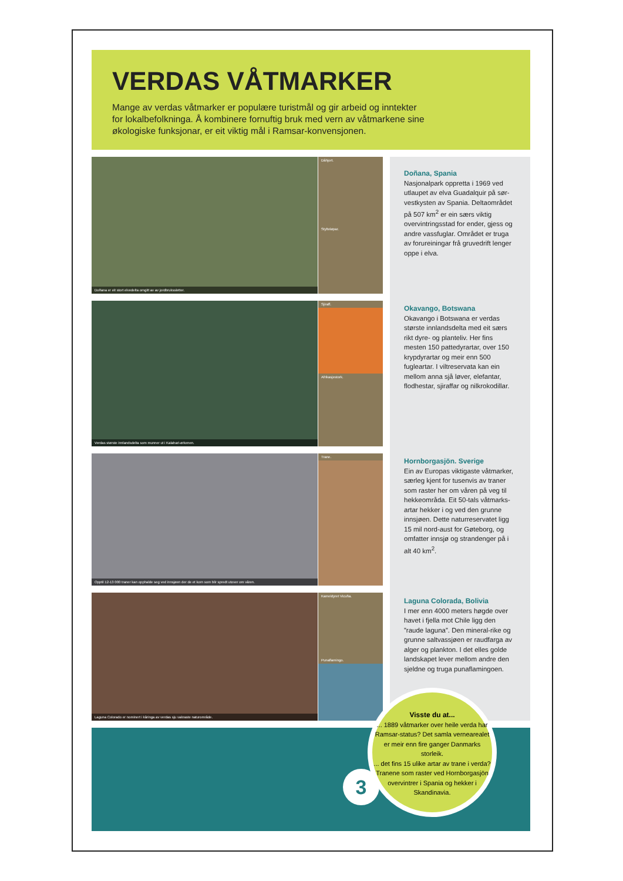VERDAS VÅTMARKER
Mange av verdas våtmarker er populære turistmål og gir arbeid og inntekter for lokalbefolkninga. Å kombinere fornuftig bruk med vern av våtmarkene sine økologiske funksjonar, er eit viktig mål i Ramsar-konvensjonen.
Doñana er eit stort elvedelta omgitt av av jordbrukssletter.
Dåhjort.
Stylteløpar.
Verdas største innlandsdelta som munner ut i Kalahari-ørkenen.
Sjiraff.
Afrikasjestork.
Opptil 12-13 000 traner kan opphalde seg ved innsjøen der de et korn som blir spredt utover om våren.
Trane.
Laguna Colorado er nominert i kåringa av verdas sju vakraste naturområde.
Kameldyret Vicuña.
Punaflamingo.
Doñana, Spania
Nasjonalpark oppretta i 1969 ved utlaupet av elva Guadalquir på sør-vestkysten av Spania. Deltaområdet på 507 km<sup>2</sup> er ein særs viktig overvintringsstad for ender, gjess og andre vassfuglar. Området er truga av forureiningar frå gruvedrift lenger oppe i elva.
Okavango, Botswana
Okavango i Botswana er verdas største innlandsdelta med eit særs rikt dyre- og planteliv. Her fins mesten 150 pattedyrartar, over 150 krypdyrartar og meir enn 500 fugleartar. I viltreservata kan ein mellom anna sjå løver, elefantar, flodhestar, sjiraffar og nilkrokodillar.
Hornborgasjön. Sverige
Ein av Europas viktigaste våtmarker, særleg kjent for tusenvis av traner som raster her om våren på veg til hekkeområda. Eit 50-tals våtmarks-artar hekker i og ved den grunne innsjøen. Dette naturreservatet ligg 15 mil nord-aust for Gøteborg, og omfatter innsjø og strandenger på i alt 40 km<sup>2</sup>.
Laguna Colorada, Bolivia
I mer enn 4000 meters høgde over havet i fjella mot Chile ligg den ”raude laguna”. Den mineral-rike og grunne saltvassjøen er raudfarga av alger og plankton. I det elles golde landskapet lever mellom andre den sjeldne og truga punaflamingoen.
3
Visste du at...
... 1889 våtmarker over heile verda har Ramsar-status? Det samla vernearealet er meir enn fire ganger Danmarks storleik.
... det fins 15 ulike artar av trane i verda? Tranene som raster ved Hornborgasjön overvintrer i Spania og hekker i Skandinavia.